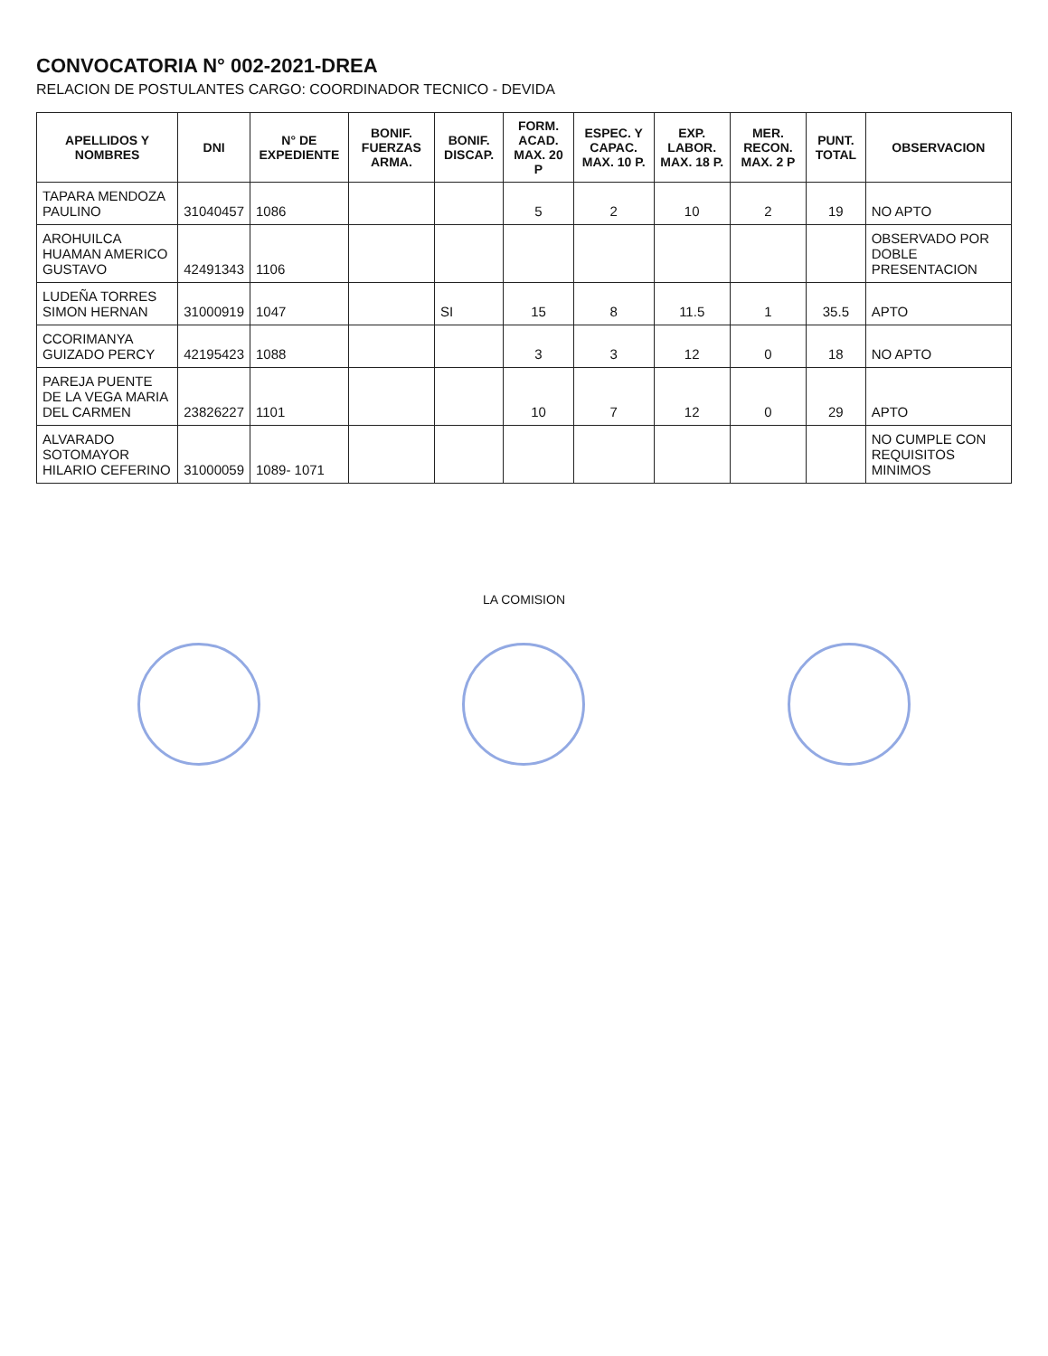CONVOCATORIA N° 002-2021-DREA
RELACION DE POSTULANTES CARGO: COORDINADOR TECNICO - DEVIDA
| APELLIDOS Y NOMBRES | DNI | N° DE EXPEDIENTE | BONIF. FUERZAS ARMA. | BONIF. DISCAP. | FORM. ACAD. MAX. 20 P | ESPEC. Y CAPAC. MAX. 10 P. | EXP. LABOR. MAX. 18 P. | MER. RECON. MAX. 2 P | PUNT. TOTAL | OBSERVACION |
| --- | --- | --- | --- | --- | --- | --- | --- | --- | --- | --- |
| TAPARA MENDOZA PAULINO | 31040457 | 1086 | | | 5 | 2 | 10 | 2 | 19 | NO APTO |
| AROHUILCA HUAMAN AMERICO GUSTAVO | 42491343 | 1106 | | | | | | | | OBSERVADO POR DOBLE PRESENTACION |
| LUDEÑA TORRES SIMON HERNAN | 31000919 | 1047 | | SI | 15 | 8 | 11.5 | 1 | 35.5 | APTO |
| CCORIMANYA GUIZADO PERCY | 42195423 | 1088 | | | 3 | 3 | 12 | 0 | 18 | NO APTO |
| PAREJA PUENTE DE LA VEGA MARIA DEL CARMEN | 23826227 | 1101 | | | 10 | 7 | 12 | 0 | 29 | APTO |
| ALVARADO SOTOMAYOR HILARIO CEFERINO | 31000059 | 1089- 1071 | | | | | | | | NO CUMPLE CON REQUISITOS MINIMOS |
LA COMISION